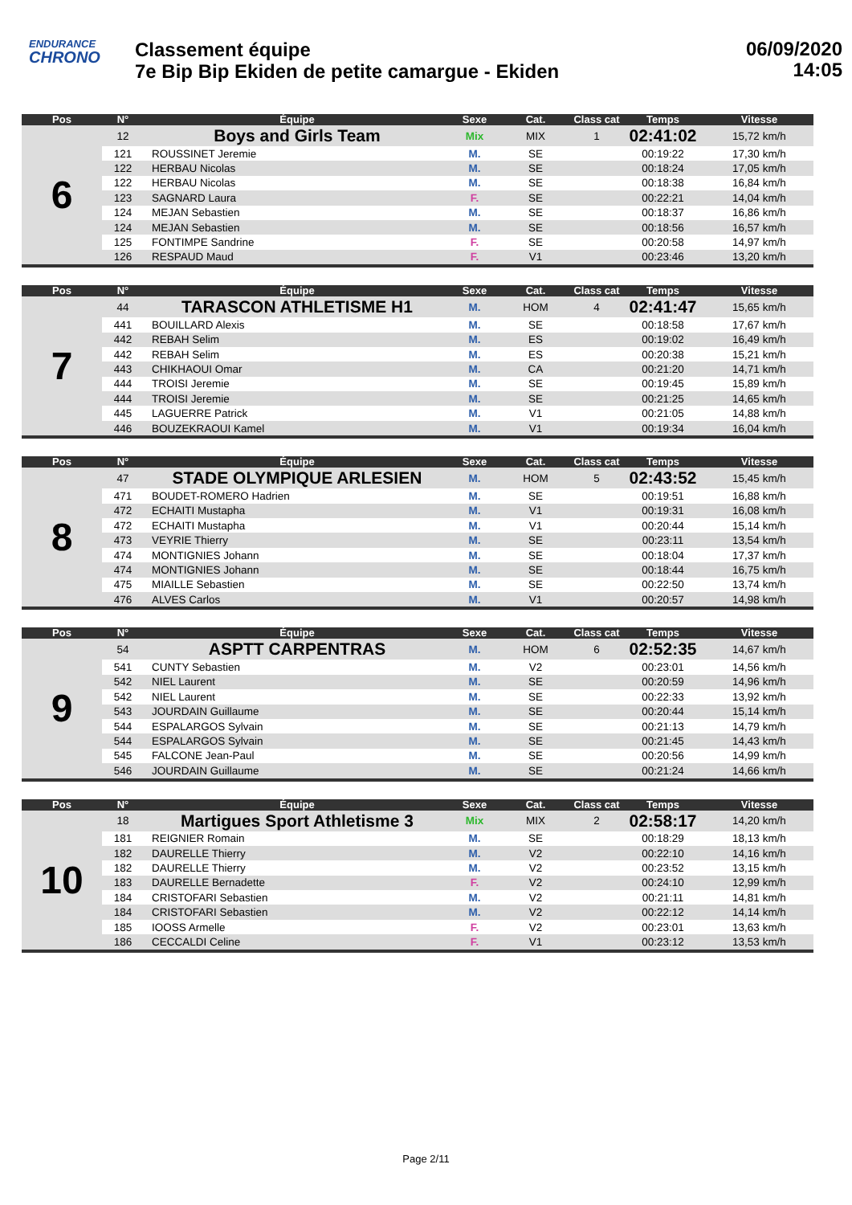ENDURANCE
CHRONO
Classement équipe
7e Bip Bip Ekiden de petite camargue - Ekiden
06/09/2020
14:05
| Pos | N° | Équipe | Sexe | Cat. | Class cat | Temps | Vitesse |
| --- | --- | --- | --- | --- | --- | --- | --- |
| 6 | 12 | Boys and Girls Team | Mix | MIX | 1 | 02:41:02 | 15,72 km/h |
| | 121 | ROUSSINET Jeremie | M. | SE | | 00:19:22 | 17,30 km/h |
| | 122 | HERBAU Nicolas | M. | SE | | 00:18:24 | 17,05 km/h |
| | 122 | HERBAU Nicolas | M. | SE | | 00:18:38 | 16,84 km/h |
| | 123 | SAGNARD Laura | F. | SE | | 00:22:21 | 14,04 km/h |
| | 124 | MEJAN Sebastien | M. | SE | | 00:18:37 | 16,86 km/h |
| | 124 | MEJAN Sebastien | M. | SE | | 00:18:56 | 16,57 km/h |
| | 125 | FONTIMPE Sandrine | F. | SE | | 00:20:58 | 14,97 km/h |
| | 126 | RESPAUD Maud | F. | V1 | | 00:23:46 | 13,20 km/h |
| Pos | N° | Équipe | Sexe | Cat. | Class cat | Temps | Vitesse |
| --- | --- | --- | --- | --- | --- | --- | --- |
| 7 | 44 | TARASCON ATHLETISME H1 | M. | HOM | 4 | 02:41:47 | 15,65 km/h |
| | 441 | BOUILLARD Alexis | M. | SE | | 00:18:58 | 17,67 km/h |
| | 442 | REBAH Selim | M. | ES | | 00:19:02 | 16,49 km/h |
| | 442 | REBAH Selim | M. | ES | | 00:20:38 | 15,21 km/h |
| | 443 | CHIKHAOUI Omar | M. | CA | | 00:21:20 | 14,71 km/h |
| | 444 | TROISI Jeremie | M. | SE | | 00:19:45 | 15,89 km/h |
| | 444 | TROISI Jeremie | M. | SE | | 00:21:25 | 14,65 km/h |
| | 445 | LAGUERRE Patrick | M. | V1 | | 00:21:05 | 14,88 km/h |
| | 446 | BOUZEKRAOUI Kamel | M. | V1 | | 00:19:34 | 16,04 km/h |
| Pos | N° | Équipe | Sexe | Cat. | Class cat | Temps | Vitesse |
| --- | --- | --- | --- | --- | --- | --- | --- |
| 8 | 47 | STADE OLYMPIQUE ARLESIEN | M. | HOM | 5 | 02:43:52 | 15,45 km/h |
| | 471 | BOUDET-ROMERO Hadrien | M. | SE | | 00:19:51 | 16,88 km/h |
| | 472 | ECHAITI Mustapha | M. | V1 | | 00:19:31 | 16,08 km/h |
| | 472 | ECHAITI Mustapha | M. | V1 | | 00:20:44 | 15,14 km/h |
| | 473 | VEYRIE Thierry | M. | SE | | 00:23:11 | 13,54 km/h |
| | 474 | MONTIGNIES Johann | M. | SE | | 00:18:04 | 17,37 km/h |
| | 474 | MONTIGNIES Johann | M. | SE | | 00:18:44 | 16,75 km/h |
| | 475 | MIAILLE Sebastien | M. | SE | | 00:22:50 | 13,74 km/h |
| | 476 | ALVES Carlos | M. | V1 | | 00:20:57 | 14,98 km/h |
| Pos | N° | Équipe | Sexe | Cat. | Class cat | Temps | Vitesse |
| --- | --- | --- | --- | --- | --- | --- | --- |
| 9 | 54 | ASPTT CARPENTRAS | M. | HOM | 6 | 02:52:35 | 14,67 km/h |
| | 541 | CUNTY Sebastien | M. | V2 | | 00:23:01 | 14,56 km/h |
| | 542 | NIEL Laurent | M. | SE | | 00:20:59 | 14,96 km/h |
| | 542 | NIEL Laurent | M. | SE | | 00:22:33 | 13,92 km/h |
| | 543 | JOURDAIN Guillaume | M. | SE | | 00:20:44 | 15,14 km/h |
| | 544 | ESPALARGOS Sylvain | M. | SE | | 00:21:13 | 14,79 km/h |
| | 544 | ESPALARGOS Sylvain | M. | SE | | 00:21:45 | 14,43 km/h |
| | 545 | FALCONE Jean-Paul | M. | SE | | 00:20:56 | 14,99 km/h |
| | 546 | JOURDAIN Guillaume | M. | SE | | 00:21:24 | 14,66 km/h |
| Pos | N° | Équipe | Sexe | Cat. | Class cat | Temps | Vitesse |
| --- | --- | --- | --- | --- | --- | --- | --- |
| 10 | 18 | Martigues Sport Athletisme 3 | Mix | MIX | 2 | 02:58:17 | 14,20 km/h |
| | 181 | REIGNIER Romain | M. | SE | | 00:18:29 | 18,13 km/h |
| | 182 | DAURELLE Thierry | M. | V2 | | 00:22:10 | 14,16 km/h |
| | 182 | DAURELLE Thierry | M. | V2 | | 00:23:52 | 13,15 km/h |
| | 183 | DAURELLE Bernadette | F. | V2 | | 00:24:10 | 12,99 km/h |
| | 184 | CRISTOFARI Sebastien | M. | V2 | | 00:21:11 | 14,81 km/h |
| | 184 | CRISTOFARI Sebastien | M. | V2 | | 00:22:12 | 14,14 km/h |
| | 185 | IOOSS Armelle | F. | V2 | | 00:23:01 | 13,63 km/h |
| | 186 | CECCALDI Celine | F. | V1 | | 00:23:12 | 13,53 km/h |
Page 2/11